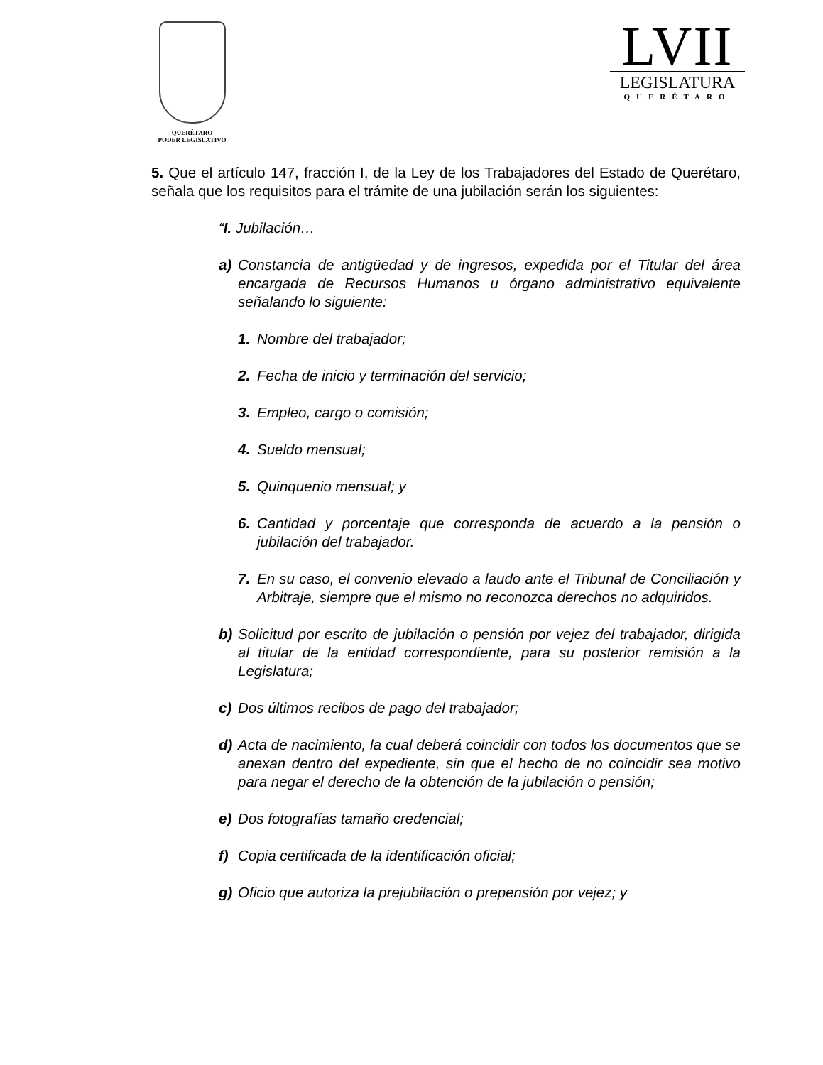QUERÉTARO
PODER LEGISLATIVO
LVII
LEGISLATURA
QUERÉTARO
5. Que el artículo 147, fracción I, de la Ley de los Trabajadores del Estado de Querétaro, señala que los requisitos para el trámite de una jubilación serán los siguientes:
“I. Jubilación…
a) Constancia de antigüedad y de ingresos, expedida por el Titular del área encargada de Recursos Humanos u órgano administrativo equivalente señalando lo siguiente:
1. Nombre del trabajador;
2. Fecha de inicio y terminación del servicio;
3. Empleo, cargo o comisión;
4. Sueldo mensual;
5. Quinquenio mensual; y
6. Cantidad y porcentaje que corresponda de acuerdo a la pensión o jubilación del trabajador.
7. En su caso, el convenio elevado a laudo ante el Tribunal de Conciliación y Arbitraje, siempre que el mismo no reconozca derechos no adquiridos.
b) Solicitud por escrito de jubilación o pensión por vejez del trabajador, dirigida al titular de la entidad correspondiente, para su posterior remisión a la Legislatura;
c) Dos últimos recibos de pago del trabajador;
d) Acta de nacimiento, la cual deberá coincidir con todos los documentos que se anexan dentro del expediente, sin que el hecho de no coincidir sea motivo para negar el derecho de la obtención de la jubilación o pensión;
e) Dos fotografías tamaño credencial;
f) Copia certificada de la identificación oficial;
g) Oficio que autoriza la prejubilación o prepensión por vejez; y